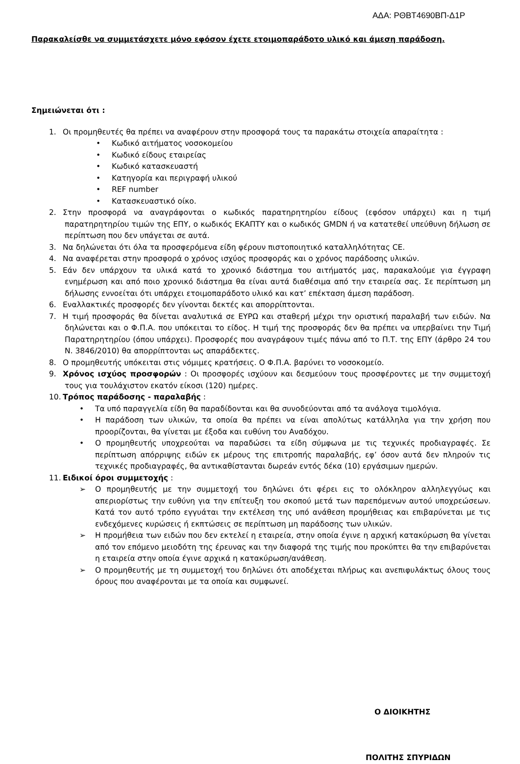ΑΔΑ: ΡΘΒΤ4690ΒΠ-Δ1Ρ
Παρακαλείσθε να συμμετάσχετε μόνο εφόσον έχετε ετοιμοπαράδοτο υλικό και άμεση παράδοση.
Σημειώνεται ότι :
1. Οι προμηθευτές θα πρέπει να αναφέρουν στην προσφορά τους τα παρακάτω στοιχεία απαραίτητα :
• Κωδικό αιτήματος νοσοκομείου
• Κωδικό είδους εταιρείας
• Κωδικό κατασκευαστή
• Κατηγορία και περιγραφή υλικού
• REF number
• Κατασκευαστικό οίκο.
2. Στην προσφορά να αναγράφονται ο κωδικός παρατηρητηρίου είδους (εφόσον υπάρχει) και η τιμή παρατηρητηρίου τιμών της ΕΠΥ, ο κωδικός ΕΚΑΠΤΥ και ο κωδικός GMDN ή να κατατεθεί υπεύθυνη δήλωση σε περίπτωση που δεν υπάγεται σε αυτά.
3. Να δηλώνεται ότι όλα τα προσφερόμενα είδη φέρουν πιστοποιητικό καταλληλότητας CE.
4. Να αναφέρεται στην προσφορά ο χρόνος ισχύος προσφοράς και ο χρόνος παράδοσης υλικών.
5. Εάν δεν υπάρχουν τα υλικά κατά το χρονικό διάστημα του αιτήματός μας, παρακαλούμε για έγγραφη ενημέρωση και από ποιο χρονικό διάστημα θα είναι αυτά διαθέσιμα από την εταιρεία σας. Σε περίπτωση μη δήλωσης εννοείται ότι υπάρχει ετοιμοπαράδοτο υλικό και κατ’ επέκταση άμεση παράδοση.
6. Εναλλακτικές προσφορές δεν γίνονται δεκτές και απορρίπτονται.
7. Η τιμή προσφοράς θα δίνεται αναλυτικά σε ΕΥΡΩ και σταθερή μέχρι την οριστική παραλαβή των ειδών. Να δηλώνεται και ο Φ.Π.Α. που υπόκειται το είδος. Η τιμή της προσφοράς δεν θα πρέπει να υπερβαίνει την Τιμή Παρατηρητηρίου (όπου υπάρχει). Προσφορές που αναγράφουν τιμές πάνω από το Π.Τ. της ΕΠΥ (άρθρο 24 του Ν. 3846/2010) θα απορρίπτονται ως απαράδεκτες.
8. Ο προμηθευτής υπόκειται στις νόμιμες κρατήσεις. Ο Φ.Π.Α. βαρύνει το νοσοκομείο.
9. Χρόνος ισχύος προσφορών : Οι προσφορές ισχύουν και δεσμεύουν τους προσφέροντες με την συμμετοχή τους για τουλάχιστον εκατόν είκοσι (120) ημέρες.
10. Τρόπος παράδοσης - παραλαβής :
• Τα υπό παραγγελία είδη θα παραδίδονται και θα συνοδεύονται από τα ανάλογα τιμολόγια.
• Η παράδοση των υλικών, τα οποία θα πρέπει να είναι απολύτως κατάλληλα για την χρήση που προορίζονται, θα γίνεται με έξοδα και ευθύνη του Αναδόχου.
• Ο προμηθευτής υποχρεούται να παραδώσει τα είδη σύμφωνα με τις τεχνικές προδιαγραφές. Σε περίπτωση απόρριψης ειδών εκ μέρους της επιτροπής παραλαβής, εφ’ όσον αυτά δεν πληρούν τις τεχνικές προδιαγραφές, θα αντικαθίστανται δωρεάν εντός δέκα (10) εργάσιμων ημερών.
11. Ειδικοί όροι συμμετοχής :
➢ Ο προμηθευτής με την συμμετοχή του δηλώνει ότι φέρει εις το ολόκληρον αλληλεγγύως και απεριορίστως την ευθύνη για την επίτευξη του σκοπού μετά των παρεπόμενων αυτού υποχρεώσεων. Κατά τον αυτό τρόπο εγγυάται την εκτέλεση της υπό ανάθεση προμήθειας και επιβαρύνεται με τις ενδεχόμενες κυρώσεις ή εκπτώσεις σε περίπτωση μη παράδοσης των υλικών.
➢ Η προμήθεια των ειδών που δεν εκτελεί η εταιρεία, στην οποία έγινε η αρχική κατακύρωση θα γίνεται από τον επόμενο μειοδότη της έρευνας και την διαφορά της τιμής που προκύπτει θα την επιβαρύνεται η εταιρεία στην οποία έγινε αρχικά η κατακύρωση/ανάθεση.
➢ Ο προμηθευτής με τη συμμετοχή του δηλώνει ότι αποδέχεται πλήρως και ανεπιφυλάκτως όλους τους όρους που αναφέρονται με τα οποία και συμφωνεί.
Ο ΔΙΟΙΚΗΤΗΣ
ΠΟΛΙΤΗΣ ΣΠΥΡΙΔΩΝ